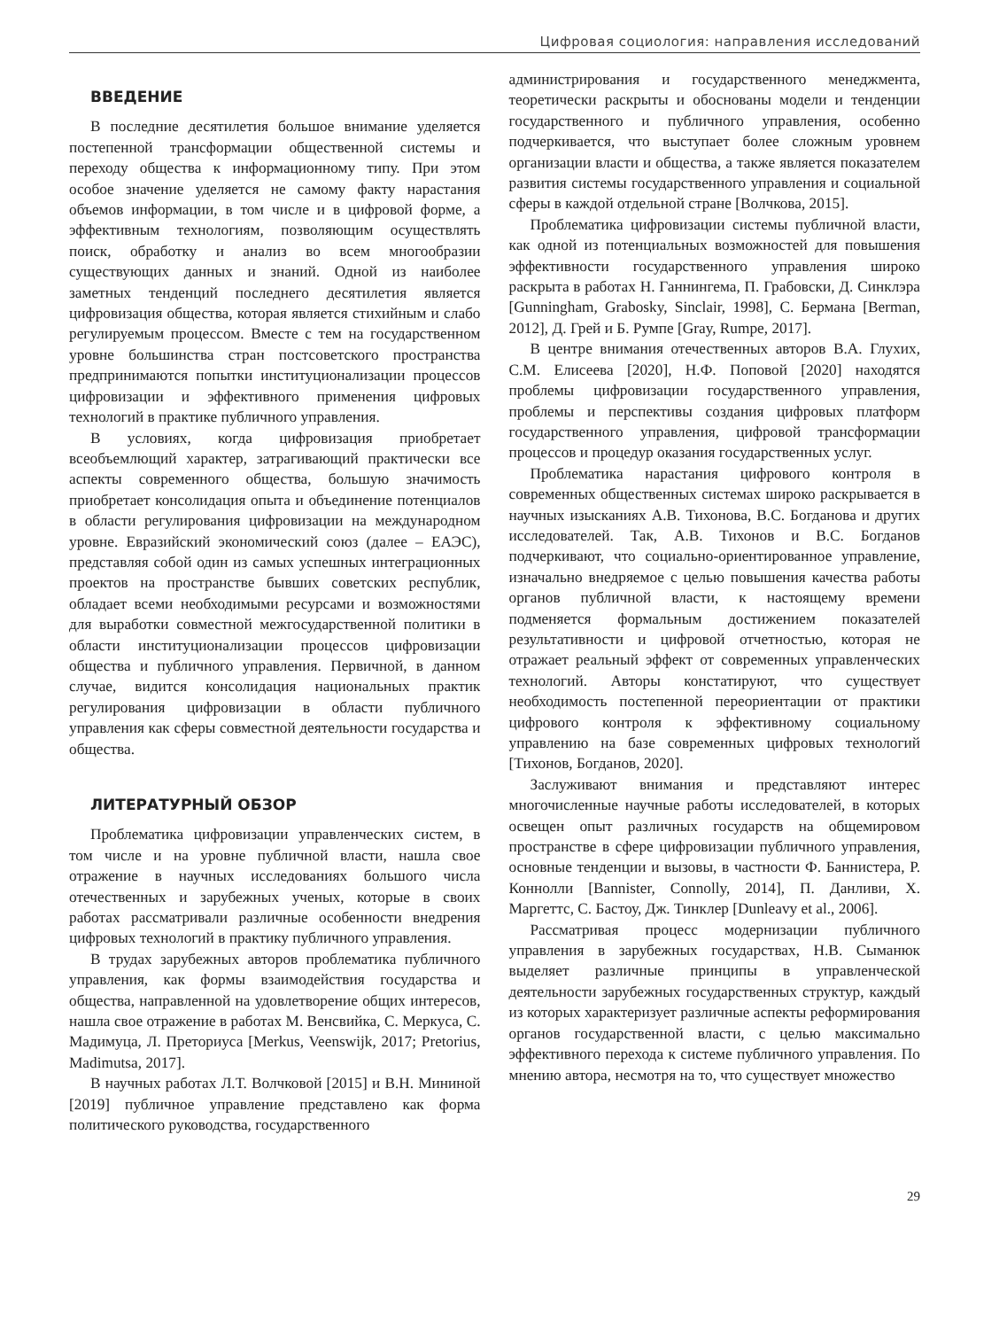Цифровая социология: направления исследований
ВВЕДЕНИЕ
В последние десятилетия большое внимание уделяется постепенной трансформации общественной системы и переходу общества к информационному типу. При этом особое значение уделяется не самому факту нарастания объемов информации, в том числе и в цифровой форме, а эффективным технологиям, позволяющим осуществлять поиск, обработку и анализ во всем многообразии существующих данных и знаний. Одной из наиболее заметных тенденций последнего десятилетия является цифровизация общества, которая является стихийным и слабо регулируемым процессом. Вместе с тем на государственном уровне большинства стран постсоветского пространства предпринимаются попытки институционализации процессов цифровизации и эффективного применения цифровых технологий в практике публичного управления.
В условиях, когда цифровизация приобретает всеобъемлющий характер, затрагивающий практически все аспекты современного общества, большую значимость приобретает консолидация опыта и объединение потенциалов в области регулирования цифровизации на международном уровне. Евразийский экономический союз (далее – ЕАЭС), представляя собой один из самых успешных интеграционных проектов на пространстве бывших советских республик, обладает всеми необходимыми ресурсами и возможностями для выработки совместной межгосударственной политики в области институционализации процессов цифровизации общества и публичного управления. Первичной, в данном случае, видится консолидация национальных практик регулирования цифровизации в области публичного управления как сферы совместной деятельности государства и общества.
ЛИТЕРАТУРНЫЙ ОБЗОР
Проблематика цифровизации управленческих систем, в том числе и на уровне публичной власти, нашла свое отражение в научных исследованиях большого числа отечественных и зарубежных ученых, которые в своих работах рассматривали различные особенности внедрения цифровых технологий в практику публичного управления.
В трудах зарубежных авторов проблематика публичного управления, как формы взаимодействия государства и общества, направленной на удовлетворение общих интересов, нашла свое отражение в работах М. Венсвийка, С. Меркуса, С. Мадимуца, Л. Преториуса [Merkus, Veenswijk, 2017; Pretorius, Madimutsa, 2017].
В научных работах Л.Т. Волчковой [2015] и В.Н. Мининой [2019] публичное управление представлено как форма политического руководства, государственного
администрирования и государственного менеджмента, теоретически раскрыты и обоснованы модели и тенденции государственного и публичного управления, особенно подчеркивается, что выступает более сложным уровнем организации власти и общества, а также является показателем развития системы государственного управления и социальной сферы в каждой отдельной стране [Волчкова, 2015].
Проблематика цифровизации системы публичной власти, как одной из потенциальных возможностей для повышения эффективности государственного управления широко раскрыта в работах Н. Ганнингема, П. Грабовски, Д. Синклэра [Gunningham, Grabosky, Sinclair, 1998], С. Бермана [Berman, 2012], Д. Грей и Б. Румпе [Gray, Rumpe, 2017].
В центре внимания отечественных авторов В.А. Глухих, С.М. Елисеева [2020], Н.Ф. Поповой [2020] находятся проблемы цифровизации государственного управления, проблемы и перспективы создания цифровых платформ государственного управления, цифровой трансформации процессов и процедур оказания государственных услуг.
Проблематика нарастания цифрового контроля в современных общественных системах широко раскрывается в научных изысканиях А.В. Тихонова, В.С. Богданова и других исследователей. Так, А.В. Тихонов и В.С. Богданов подчеркивают, что социально-ориентированное управление, изначально внедряемое с целью повышения качества работы органов публичной власти, к настоящему времени подменяется формальным достижением показателей результативности и цифровой отчетностью, которая не отражает реальный эффект от современных управленческих технологий. Авторы констатируют, что существует необходимость постепенной переориентации от практики цифрового контроля к эффективному социальному управлению на базе современных цифровых технологий [Тихонов, Богданов, 2020].
Заслуживают внимания и представляют интерес многочисленные научные работы исследователей, в которых освещен опыт различных государств на общемировом пространстве в сфере цифровизации публичного управления, основные тенденции и вызовы, в частности Ф. Баннистера, Р. Коннолли [Bannister, Connolly, 2014], П. Данливи, Х. Маргеттс, С. Бастоу, Дж. Тинклер [Dunleavy et al., 2006].
Рассматривая процесс модернизации публичного управления в зарубежных государствах, Н.В. Сыманюк выделяет различные принципы в управленческой деятельности зарубежных государственных структур, каждый из которых характеризует различные аспекты реформирования органов государственной власти, с целью максимально эффективного перехода к системе публичного управления. По мнению автора, несмотря на то, что существует множество
29